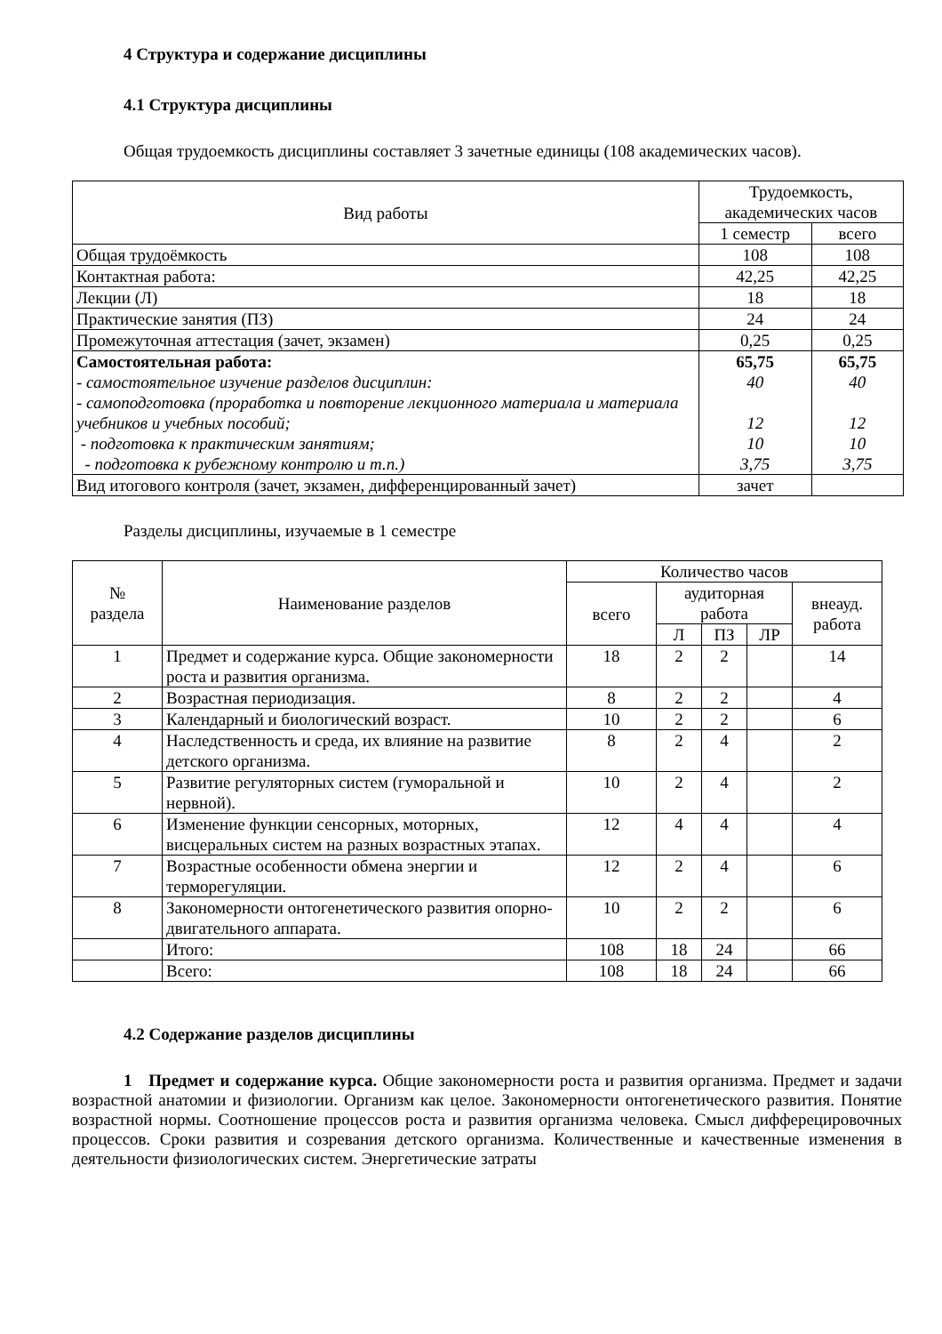4 Структура и содержание дисциплины
4.1 Структура дисциплины
Общая трудоемкость дисциплины составляет 3 зачетные единицы (108 академических часов).
| Вид работы | Трудоемкость, академических часов | |
| --- | --- | --- |
| | 1 семестр | всего |
| Общая трудоёмкость | 108 | 108 |
| Контактная работа: | 42,25 | 42,25 |
| Лекции (Л) | 18 | 18 |
| Практические занятия (ПЗ) | 24 | 24 |
| Промежуточная аттестация (зачет, экзамен) | 0,25 | 0,25 |
| Самостоятельная работа: - самостоятельное изучение разделов дисциплин: - самоподготовка (проработка и повторение лекционного материала и материала учебников и учебных пособий; - подготовка к практическим занятиям; - подготовка к рубежному контролю и т.п.) | 65,75 40 12 10 3,75 | 65,75 40 12 10 3,75 |
| Вид итогового контроля (зачет, экзамен, дифференцированный зачет) | зачет | |
Разделы дисциплины, изучаемые в 1 семестре
| № раздела | Наименование разделов | Количество часов | | | | |
| --- | --- | --- | --- | --- | --- | --- |
| | | всего | аудиторная работа | | | внеауд. работа |
| | | | Л | ПЗ | ЛР | |
| 1 | Предмет и содержание курса. Общие закономерности роста и развития организма. | 18 | 2 | 2 | | 14 |
| 2 | Возрастная периодизация. | 8 | 2 | 2 | | 4 |
| 3 | Календарный и биологический возраст. | 10 | 2 | 2 | | 6 |
| 4 | Наследственность и среда, их влияние на развитие детского организма. | 8 | 2 | 4 | | 2 |
| 5 | Развитие регуляторных систем (гуморальной и нервной). | 10 | 2 | 4 | | 2 |
| 6 | Изменение функции сенсорных, моторных, висцеральных систем на разных возрастных этапах. | 12 | 4 | 4 | | 4 |
| 7 | Возрастные особенности обмена энергии и терморегуляции. | 12 | 2 | 4 | | 6 |
| 8 | Закономерности онтогенетического развития опорно-двигательного аппарата. | 10 | 2 | 2 | | 6 |
| | Итого: | 108 | 18 | 24 | | 66 |
| | Всего: | 108 | 18 | 24 | | 66 |
4.2 Содержание разделов дисциплины
1 Предмет и содержание курса. Общие закономерности роста и развития организма. Предмет и задачи возрастной анатомии и физиологии. Организм как целое. Закономерности онтогенетического развития. Понятие возрастной нормы. Соотношение процессов роста и развития организма человека. Смысл дифферецировочных процессов. Сроки развития и созревания детского организма. Количественные и качественные изменения в деятельности физиологических систем. Энергетические затраты